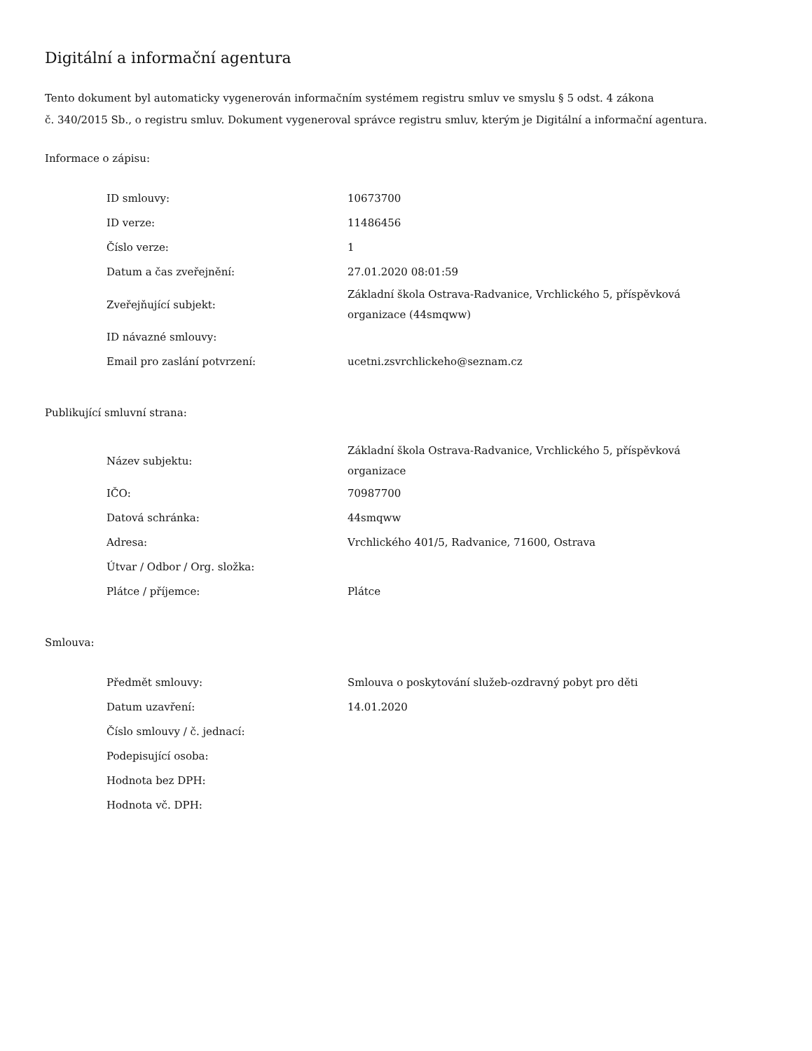Digitální a informační agentura
Tento dokument byl automaticky vygenerován informačním systémem registru smluv ve smyslu § 5 odst. 4 zákona
č. 340/2015 Sb., o registru smluv. Dokument vygeneroval správce registru smluv, kterým je Digitální a informační agentura.
Informace o zápisu:
| ID smlouvy: | 10673700 |
| ID verze: | 11486456 |
| Číslo verze: | 1 |
| Datum a čas zveřejnění: | 27.01.2020 08:01:59 |
| Zveřejňující subjekt: | Základní škola Ostrava-Radvanice, Vrchlického 5, příspěvková organizace (44smqww) |
| ID návazné smlouvy: | |
| Email pro zaslání potvrzení: | ucetni.zsvrchlickeho@seznam.cz |
Publikující smluvní strana:
| Název subjektu: | Základní škola Ostrava-Radvanice, Vrchlického 5, příspěvková organizace |
| IČO: | 70987700 |
| Datová schránka: | 44smqww |
| Adresa: | Vrchlického 401/5, Radvanice, 71600, Ostrava |
| Útvar / Odbor / Org. složka: | |
| Plátce / příjemce: | Plátce |
Smlouva:
| Předmět smlouvy: | Smlouva o poskytování služeb-ozdravný pobyt pro děti |
| Datum uzavření: | 14.01.2020 |
| Číslo smlouvy / č. jednací: | |
| Podepisující osoba: | |
| Hodnota bez DPH: | |
| Hodnota vč. DPH: | |